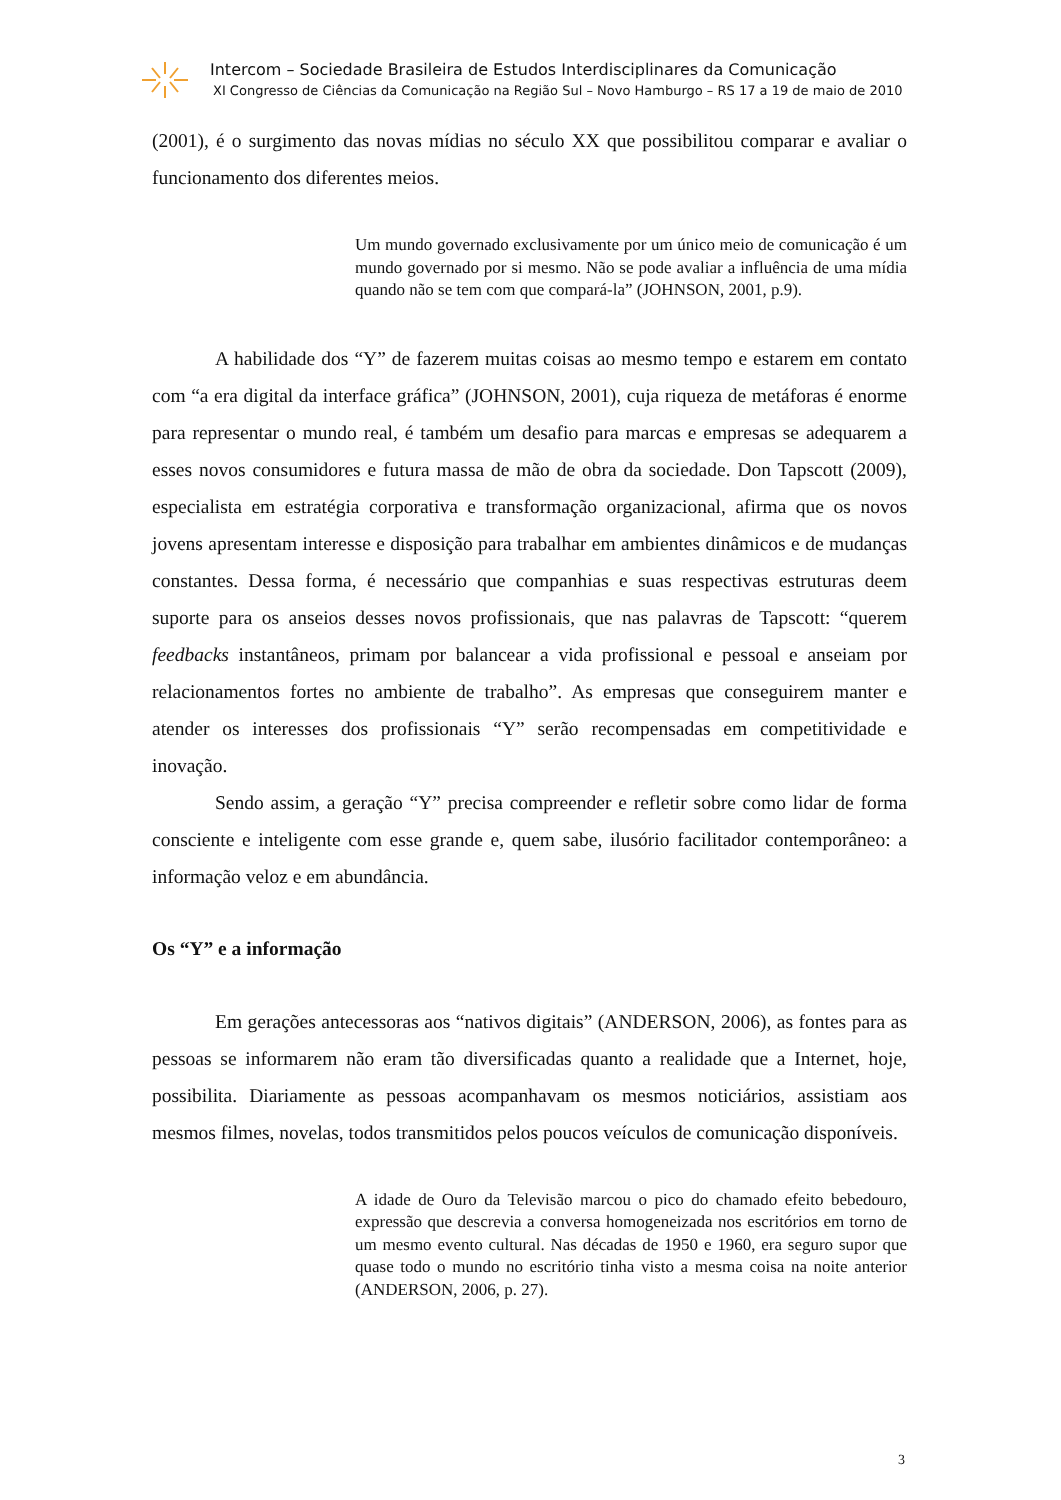Intercom – Sociedade Brasileira de Estudos Interdisciplinares da Comunicação
XI Congresso de Ciências da Comunicação na Região Sul – Novo Hamburgo – RS 17 a 19 de maio de 2010
(2001), é o surgimento das novas mídias no século XX que possibilitou comparar e avaliar o funcionamento dos diferentes meios.
Um mundo governado exclusivamente por um único meio de comunicação é um mundo governado por si mesmo. Não se pode avaliar a influência de uma mídia quando não se tem com que compará-la” (JOHNSON, 2001, p.9).
A habilidade dos “Y” de fazerem muitas coisas ao mesmo tempo e estarem em contato com “a era digital da interface gráfica” (JOHNSON, 2001), cuja riqueza de metáforas é enorme para representar o mundo real, é também um desafio para marcas e empresas se adequarem a esses novos consumidores e futura massa de mão de obra da sociedade. Don Tapscott (2009), especialista em estratégia corporativa e transformação organizacional, afirma que os novos jovens apresentam interesse e disposição para trabalhar em ambientes dinâmicos e de mudanças constantes. Dessa forma, é necessário que companhias e suas respectivas estruturas deem suporte para os anseios desses novos profissionais, que nas palavras de Tapscott: “querem feedbacks instantâneos, primam por balancear a vida profissional e pessoal e anseiam por relacionamentos fortes no ambiente de trabalho”. As empresas que conseguirem manter e atender os interesses dos profissionais “Y” serão recompensadas em competitividade e inovação.
Sendo assim, a geração “Y” precisa compreender e refletir sobre como lidar de forma consciente e inteligente com esse grande e, quem sabe, ilusório facilitador contemporâneo: a informação veloz e em abundância.
Os “Y” e a informação
Em gerações antecessoras aos “nativos digitais” (ANDERSON, 2006), as fontes para as pessoas se informarem não eram tão diversificadas quanto a realidade que a Internet, hoje, possibilita. Diariamente as pessoas acompanhavam os mesmos noticiários, assistiam aos mesmos filmes, novelas, todos transmitidos pelos poucos veículos de comunicação disponíveis.
A idade de Ouro da Televisão marcou o pico do chamado efeito bebedouro, expressão que descrevia a conversa homogeneizada nos escritórios em torno de um mesmo evento cultural. Nas décadas de 1950 e 1960, era seguro supor que quase todo o mundo no escritório tinha visto a mesma coisa na noite anterior (ANDERSON, 2006, p. 27).
3